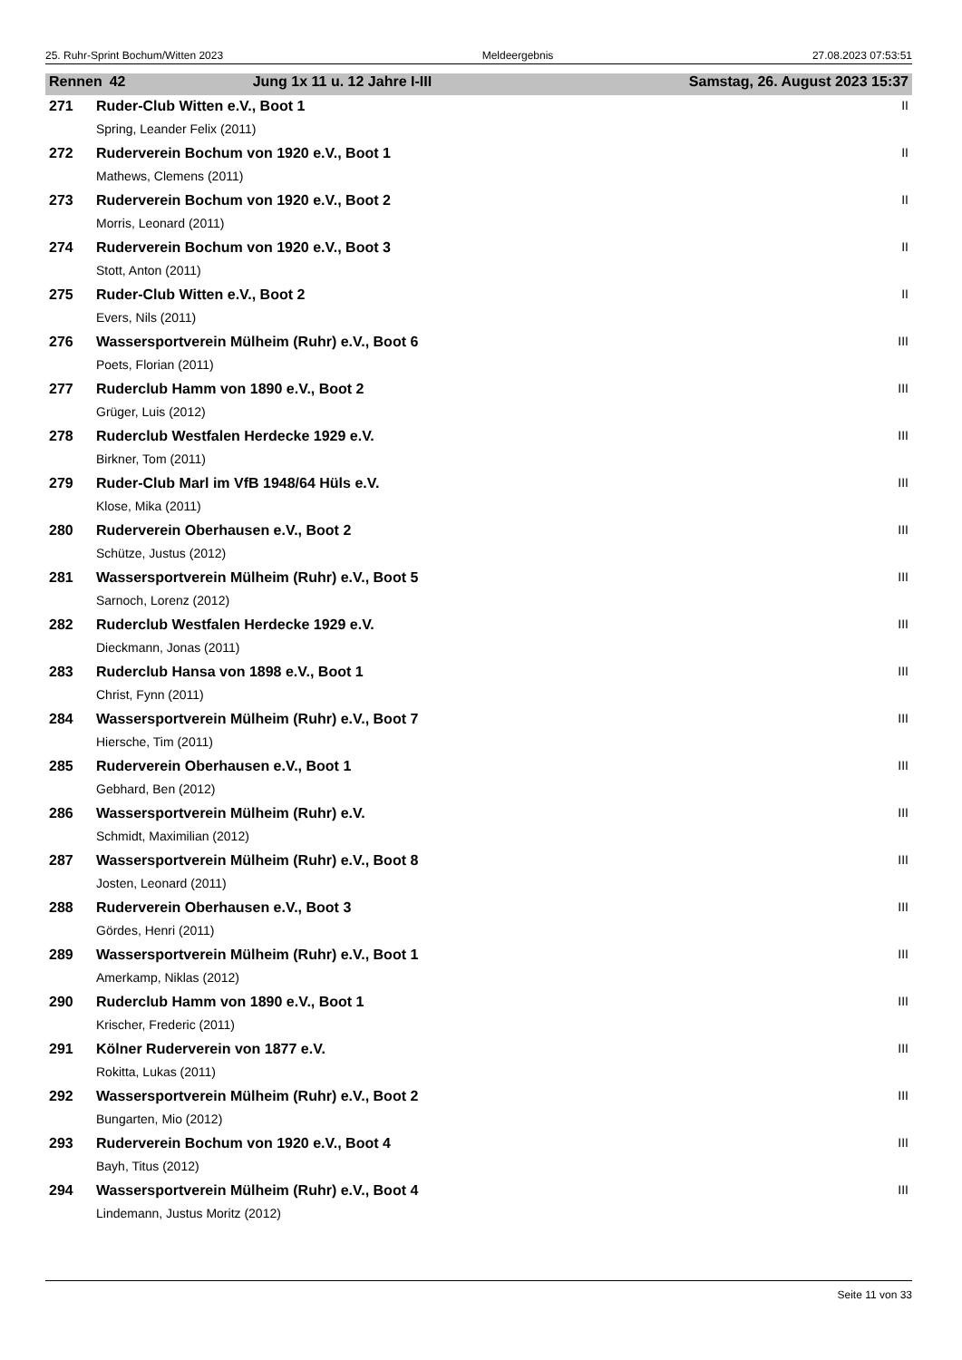25. Ruhr-Sprint Bochum/Witten 2023 Meldeergebnis 27.08.2023 07:53:51
| Rennen | 42 | Jung 1x 11 u. 12 Jahre I-III | Samstag, 26. August 2023 15:37 |
| 271 | Ruder-Club Witten e.V., Boot 1 | II |
| | Spring, Leander Felix (2011) | |
| 272 | Ruderverein Bochum von 1920 e.V., Boot 1 | II |
| | Mathews, Clemens (2011) | |
| 273 | Ruderverein Bochum von 1920 e.V., Boot 2 | II |
| | Morris, Leonard (2011) | |
| 274 | Ruderverein Bochum von 1920 e.V., Boot 3 | II |
| | Stott, Anton (2011) | |
| 275 | Ruder-Club Witten e.V., Boot 2 | II |
| | Evers, Nils (2011) | |
| 276 | Wassersportverein Mülheim (Ruhr) e.V., Boot 6 | III |
| | Poets, Florian (2011) | |
| 277 | Ruderclub Hamm von 1890 e.V., Boot 2 | III |
| | Grüger, Luis (2012) | |
| 278 | Ruderclub Westfalen Herdecke 1929 e.V. | III |
| | Birkner, Tom (2011) | |
| 279 | Ruder-Club Marl im VfB 1948/64 Hüls e.V. | III |
| | Klose, Mika (2011) | |
| 280 | Ruderverein Oberhausen e.V., Boot 2 | III |
| | Schütze, Justus (2012) | |
| 281 | Wassersportverein Mülheim (Ruhr) e.V., Boot 5 | III |
| | Sarnoch, Lorenz (2012) | |
| 282 | Ruderclub Westfalen Herdecke 1929 e.V. | III |
| | Dieckmann, Jonas (2011) | |
| 283 | Ruderclub Hansa von 1898 e.V., Boot 1 | III |
| | Christ, Fynn (2011) | |
| 284 | Wassersportverein Mülheim (Ruhr) e.V., Boot 7 | III |
| | Hiersche, Tim (2011) | |
| 285 | Ruderverein Oberhausen e.V., Boot 1 | III |
| | Gebhard, Ben (2012) | |
| 286 | Wassersportverein Mülheim (Ruhr) e.V. | III |
| | Schmidt, Maximilian (2012) | |
| 287 | Wassersportverein Mülheim (Ruhr) e.V., Boot 8 | III |
| | Josten, Leonard (2011) | |
| 288 | Ruderverein Oberhausen e.V., Boot 3 | III |
| | Gördes, Henri (2011) | |
| 289 | Wassersportverein Mülheim (Ruhr) e.V., Boot 1 | III |
| | Amerkamp, Niklas (2012) | |
| 290 | Ruderclub Hamm von 1890 e.V., Boot 1 | III |
| | Krischer, Frederic (2011) | |
| 291 | Kölner Ruderverein von 1877 e.V. | III |
| | Rokitta, Lukas (2011) | |
| 292 | Wassersportverein Mülheim (Ruhr) e.V., Boot 2 | III |
| | Bungarten, Mio (2012) | |
| 293 | Ruderverein Bochum von 1920 e.V., Boot 4 | III |
| | Bayh, Titus (2012) | |
| 294 | Wassersportverein Mülheim (Ruhr) e.V., Boot 4 | III |
| | Lindemann, Justus Moritz (2012) | |
Seite 11 von 33